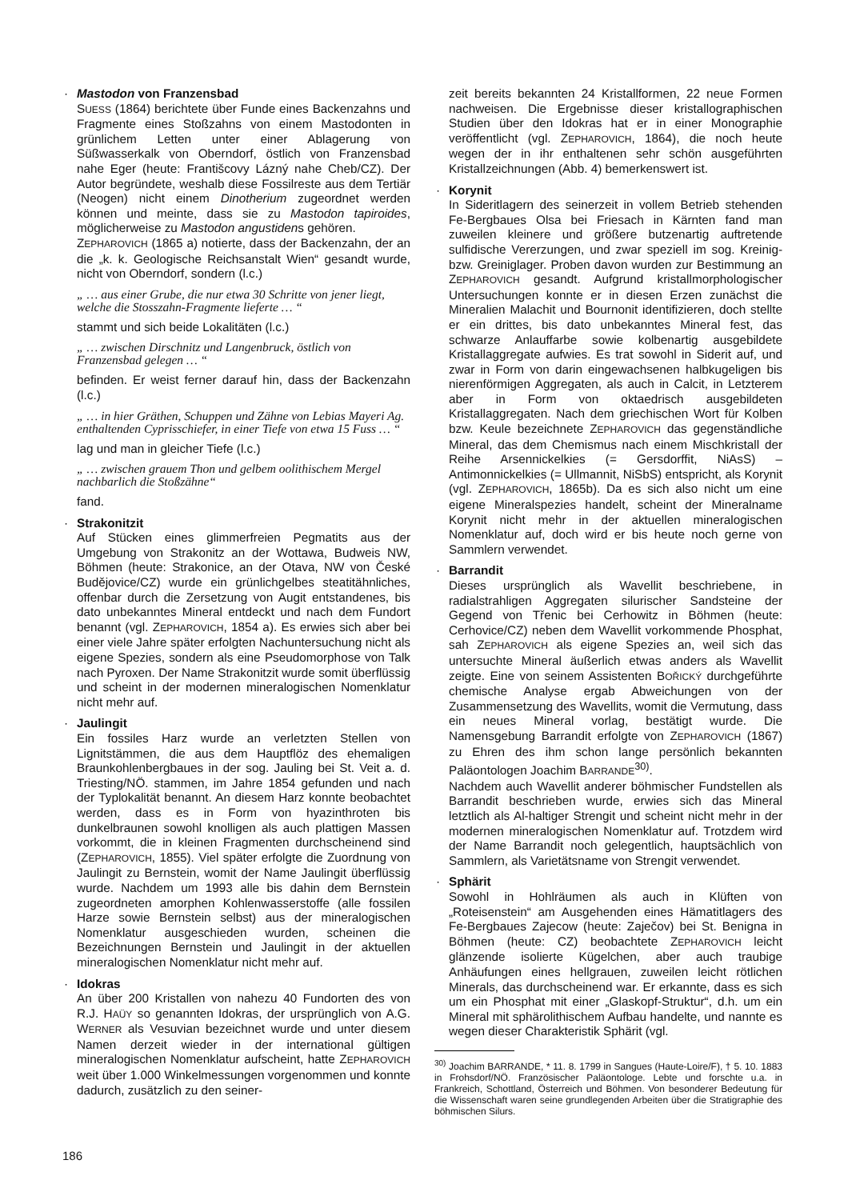·
Mastodon von Franzensbad
SUESS (1864) berichtete über Funde eines Backenzahns und Fragmente eines Stoßzahns von einem Mastodonten in grünlichem Letten unter einer Ablagerung von Süßwasserkalk von Oberndorf, östlich von Franzensbad nahe Eger (heute: Františcovy Lázný nahe Cheb/CZ). Der Autor begründete, weshalb diese Fossilreste aus dem Tertiär (Neogen) nicht einem Dinotherium zugeordnet werden können und meinte, dass sie zu Mastodon tapiroides, möglicherweise zu Mastodon angustidens gehören.
ZEPHAROVICH (1865 a) notierte, dass der Backenzahn, der an die „k. k. Geologische Reichsanstalt Wien“ gesandt wurde, nicht von Oberndorf, sondern (l.c.)
„ … aus einer Grube, die nur etwa 30 Schritte von jener liegt, welche die Stosszahn-Fragmente lieferte … “
stammt und sich beide Lokalitäten (l.c.)
„ … zwischen Dirschnitz und Langenbruck, östlich von Franzensbad gelegen … “
befinden. Er weist ferner darauf hin, dass der Backenzahn (l.c.)
„ … in hier Gräthen, Schuppen und Zähne von Lebias Mayeri Ag. enthaltenden Cyprisschiefer, in einer Tiefe von etwa 15 Fuss … “
lag und man in gleicher Tiefe (l.c.)
„ … zwischen grauem Thon und gelbem oolithischem Mergel nachbarlich die Stoßzähne“
fand.
·
Strakonitzit
Auf Stücken eines glimmerfreien Pegmatits aus der Umgebung von Strakonitz an der Wottawa, Budweis NW, Böhmen (heute: Strakonice, an der Otava, NW von České Budějovice/CZ) wurde ein grünlichgelbes steatitähnliches, offenbar durch die Zersetzung von Augit entstandenes, bis dato unbekanntes Mineral entdeckt und nach dem Fundort benannt (vgl. ZEPHAROVICH, 1854 a). Es erwies sich aber bei einer viele Jahre später erfolgten Nachuntersuchung nicht als eigene Spezies, sondern als eine Pseudomorphose von Talk nach Pyroxen. Der Name Strakonitzit wurde somit überflüssig und scheint in der modernen mineralogischen Nomenklatur nicht mehr auf.
·
Jaulingit
Ein fossiles Harz wurde an verletzten Stellen von Lignitstämmen, die aus dem Hauptflöz des ehemaligen Braunkohlenbergbaues in der sog. Jauling bei St. Veit a. d. Triesting/NÖ. stammen, im Jahre 1854 gefunden und nach der Typlokalität benannt. An diesem Harz konnte beobachtet werden, dass es in Form von hyazinthroten bis dunkelbraunen sowohl knolligen als auch plattigen Massen vorkommt, die in kleinen Fragmenten durchscheinend sind (ZEPHAROVICH, 1855). Viel später erfolgte die Zuordnung von Jaulingit zu Bernstein, womit der Name Jaulingit überflüssig wurde. Nachdem um 1993 alle bis dahin dem Bernstein zugeordneten amorphen Kohlenwasserstoffe (alle fossilen Harze sowie Bernstein selbst) aus der mineralogischen Nomenklatur ausgeschieden wurden, scheinen die Bezeichnungen Bernstein und Jaulingit in der aktuellen mineralogischen Nomenklatur nicht mehr auf.
·
Idokras
An über 200 Kristallen von nahezu 40 Fundorten des von R.J. HAÜY so genannten Idokras, der ursprünglich von A.G. WERNER als Vesuvian bezeichnet wurde und unter diesem Namen derzeit wieder in der international gültigen mineralogischen Nomenklatur aufscheint, hatte ZEPHAROVICH weit über 1.000 Winkelmessungen vorgenommen und konnte dadurch, zusätzlich zu den seiner-
zeit bereits bekannten 24 Kristallformen, 22 neue Formen nachweisen. Die Ergebnisse dieser kristallographischen Studien über den Idokras hat er in einer Monographie veröffentlicht (vgl. ZEPHAROVICH, 1864), die noch heute wegen der in ihr enthaltenen sehr schön ausgeführten Kristallzeichnungen (Abb. 4) bemerkenswert ist.
·
Korynit
In Sideritlagern des seinerzeit in vollem Betrieb stehenden Fe-Bergbaues Olsa bei Friesach in Kärnten fand man zuweilen kleinere und größere butzenartig auftretende sulfidische Vererzungen, und zwar speziell im sog. Kreinig- bzw. Greiniglager. Proben davon wurden zur Bestimmung an ZEPHAROVICH gesandt. Aufgrund kristallmorphologischer Untersuchungen konnte er in diesen Erzen zunächst die Mineralien Malachit und Bournonit identifizieren, doch stellte er ein drittes, bis dato unbekanntes Mineral fest, das schwarze Anlauffarbe sowie kolbenartig ausgebildete Kristallaggregate aufwies. Es trat sowohl in Siderit auf, und zwar in Form von darin eingewachsenen halbkugeligen bis nierenförmigen Aggregaten, als auch in Calcit, in Letzterem aber in Form von oktaedrisch ausgebildeten Kristallaggregaten. Nach dem griechischen Wort für Kolben bzw. Keule bezeichnete ZEPHAROVICH das gegenständliche Mineral, das dem Chemismus nach einem Mischkristall der Reihe Arsennickelkies (= Gersdorffit, NiAsS) – Antimonnickelkies (= Ullmannit, NiSbS) entspricht, als Korynit (vgl. ZEPHAROVICH, 1865b). Da es sich also nicht um eine eigene Mineralspezies handelt, scheint der Mineralname Korynit nicht mehr in der aktuellen mineralogischen Nomenklatur auf, doch wird er bis heute noch gerne von Sammlern verwendet.
·
Barrandit
Dieses ursprünglich als Wavellit beschriebene, in radialstrahligen Aggregaten silurischer Sandsteine der Gegend von Třenic bei Cerhowitz in Böhmen (heute: Cerhovice/CZ) neben dem Wavellit vorkommende Phosphat, sah ZEPHAROVICH als eigene Spezies an, weil sich das untersuchte Mineral äußerlich etwas anders als Wavellit zeigte. Eine von seinem Assistenten BOŘICKÝ durchgeführte chemische Analyse ergab Abweichungen von der Zusammensetzung des Wavellits, womit die Vermutung, dass ein neues Mineral vorlag, bestätigt wurde. Die Namensgebung Barrandit erfolgte von ZEPHAROVICH (1867) zu Ehren des ihm schon lange persönlich bekannten Paläontologen Joachim BARRANDE<sup>30)</sup>.
Nachdem auch Wavellit anderer böhmischer Fundstellen als Barrandit beschrieben wurde, erwies sich das Mineral letztlich als Al-haltiger Strengit und scheint nicht mehr in der modernen mineralogischen Nomenklatur auf. Trotzdem wird der Name Barrandit noch gelegentlich, hauptsächlich von Sammlern, als Varietätsname von Strengit verwendet.
·
Sphärit
Sowohl in Hohlräumen als auch in Klüften von „Roteisenstein“ am Ausgehenden eines Hämatitlagers des Fe-Bergbaues Zajecow (heute: Zaječov) bei St. Benigna in Böhmen (heute: CZ) beobachtete ZEPHAROVICH leicht glänzende isolierte Kügelchen, aber auch traubige Anhäufungen eines hellgrauen, zuweilen leicht rötlichen Minerals, das durchscheinend war. Er erkannte, dass es sich um ein Phosphat mit einer „Glaskopf-Struktur“, d.h. um ein Mineral mit sphärolithischem Aufbau handelte, und nannte es wegen dieser Charakteristik Sphärit (vgl.
<sup>30)</sup> Joachim BARRANDE, * 11. 8. 1799 in Sangues (Haute-Loire/F), † 5. 10. 1883 in Frohsdorf/NÖ. Französischer Paläontologe. Lebte und forschte u.a. in Frankreich, Schottland, Österreich und Böhmen. Von besonderer Bedeutung für die Wissenschaft waren seine grundlegenden Arbeiten über die Stratigraphie des böhmischen Silurs.
186